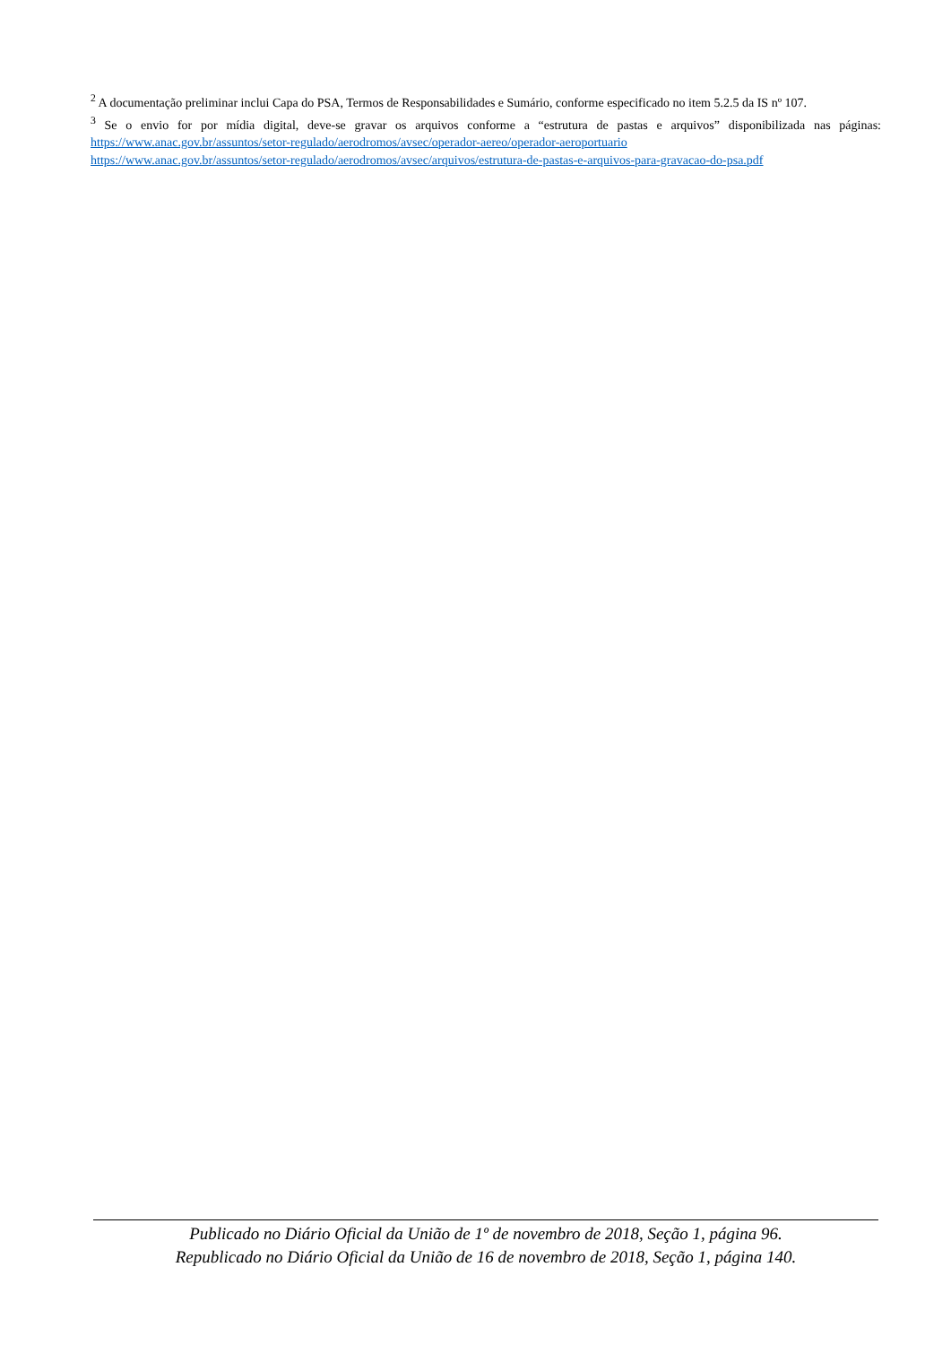<sup>2</sup> A documentação preliminar inclui Capa do PSA, Termos de Responsabilidades e Sumário, conforme especificado no item 5.2.5 da IS nº 107.
<sup>3</sup> Se o envio for por mídia digital, deve-se gravar os arquivos conforme a “estrutura de pastas e arquivos” disponibilizada nas páginas: https://www.anac.gov.br/assuntos/setor-regulado/aerodromos/avsec/operador-aereo/operador-aeroportuario
https://www.anac.gov.br/assuntos/setor-regulado/aerodromos/avsec/arquivos/estrutura-de-pastas-e-arquivos-para-gravacao-do-psa.pdf
Publicado no Diário Oficial da União de 1º de novembro de 2018, Seção 1, página 96.
Republicado no Diário Oficial da União de 16 de novembro de 2018, Seção 1, página 140.